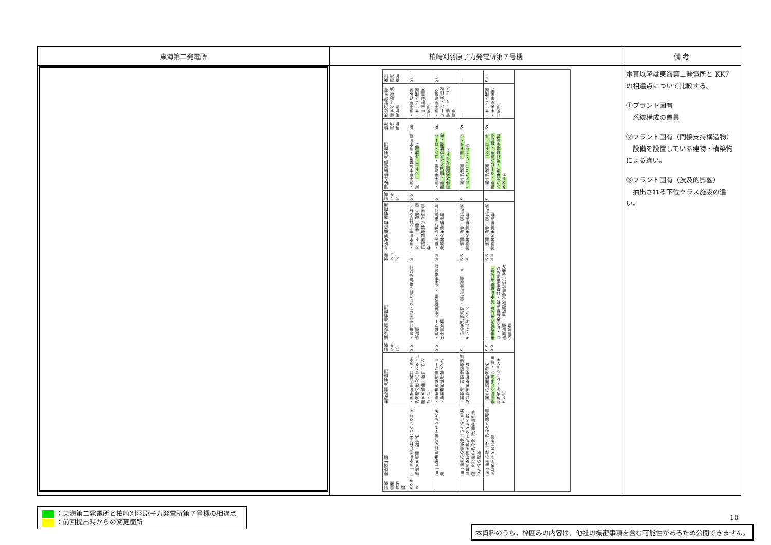| 東海第二発電所 | 柏崎刈羽原子力発電所第７号機 | 備 考 |
| --- | --- | --- |
| | / 耐震重要度分類 / 機能別分類 / 主要設備 適用範囲 / 耐震クラス / 補助設備 適用範囲 / 耐震クラス / 直接支持構造物 適用範囲 / 耐震クラス / 間接支持構造物 適用範囲 / 検討用地震動 / 波及的影響を考慮すべき施設 適用範囲 / 検討用地震動 / / Sクラス / (Ⅰ) 原子炉冷却材圧力バウンダリを構成する機器・配管系 / ・原子炉圧力容器 ・原子炉冷却材圧力バウンダリに属する容器・配管・ポンプ・弁 / S S / ・隔離弁を閉とするに必要な電気及び計装設備 / S / ・原子炉圧力容器支持スカート ・機器・配管，電気計装設備等の支持構造物 / S S / ・原子炉本体基礎 ・原子炉建屋 ・ コントロール建屋 ② / Ss / ・原子炉遮蔽壁 ・サービス建屋 ・中央制御室天井照明 / Ss / / / (Ⅱ) 使用済燃料を貯蔵するための施設 / ・使用済燃料貯蔵プール ・使用済燃料貯蔵ラック / S S / ・燃料プール水補給設備 ・非常用電源及び計装設備 / S S / ・機器・配管，電気計装設備等の支持構造物 / S / ・原子炉建屋 ・ コントロール建屋 ・軽油タンクの基礎 ・燃料移送系配管ダクト ② / Ss / ・原子炉建屋クレーン ・燃料取替機 ・サービス建屋 / Ss / / / (Ⅲ) 原子炉の緊急停止のために急激に負の反応度を付加するための施設，及び原子炉の停止状態を維持するための施設 / ・制御棒，制御棒駆動機構及び制御棒駆動水圧系 / S / ・炉心支持構造物 ・電気計装設備 ・チャンネルボックス / S S S / ・機器・配管，電気計装設備等の支持構造物 / S / ・原子炉建屋 ・ 下部ドライウェルアクセストンネル ② / Ss / ― / ― / / / (Ⅳ) 原子炉停止後，炉心から崩壊熱を除去するための施設 / ・原子炉隔離時冷却系 ・ 高圧炉心注水系 ① ・残留熱除去系 ・レッションチェンバ / S S S S / ・ 当該施設の冷却系（原子炉補機冷却系） ① ・炉心支持構造物 ・非常用電源及び計装設備 ・当該施設の機能維持に必要な空調設備 / S S S S / ・機器・配管，電気計装設備等の支持構造物 / S / ・原子炉建屋 ・ コントロール建屋 ・タービン建屋 ・軽油タンクの基礎 ・燃料移送系配管ダクト ② / Ss / ・サービス建屋 ・中央制御室天井照明 / Ss / | 本頁以降は東海第二発電所と KK7 の相違点について比較する。 ①プラント固有 系統構成の差異 ②プラント固有（間接支持構造物） 設備を設置している建物・構築物による違い。 ③プラント固有（波及的影響） 抽出される下位クラス施設の違い。 |
：東海第二発電所と柏崎刈羽原子力発電所第７号機の相違点
：前回提出時からの変更箇所
10
本資料のうち，枠囲みの内容は，他社の機密事項を含む可能性があるため公開できません。